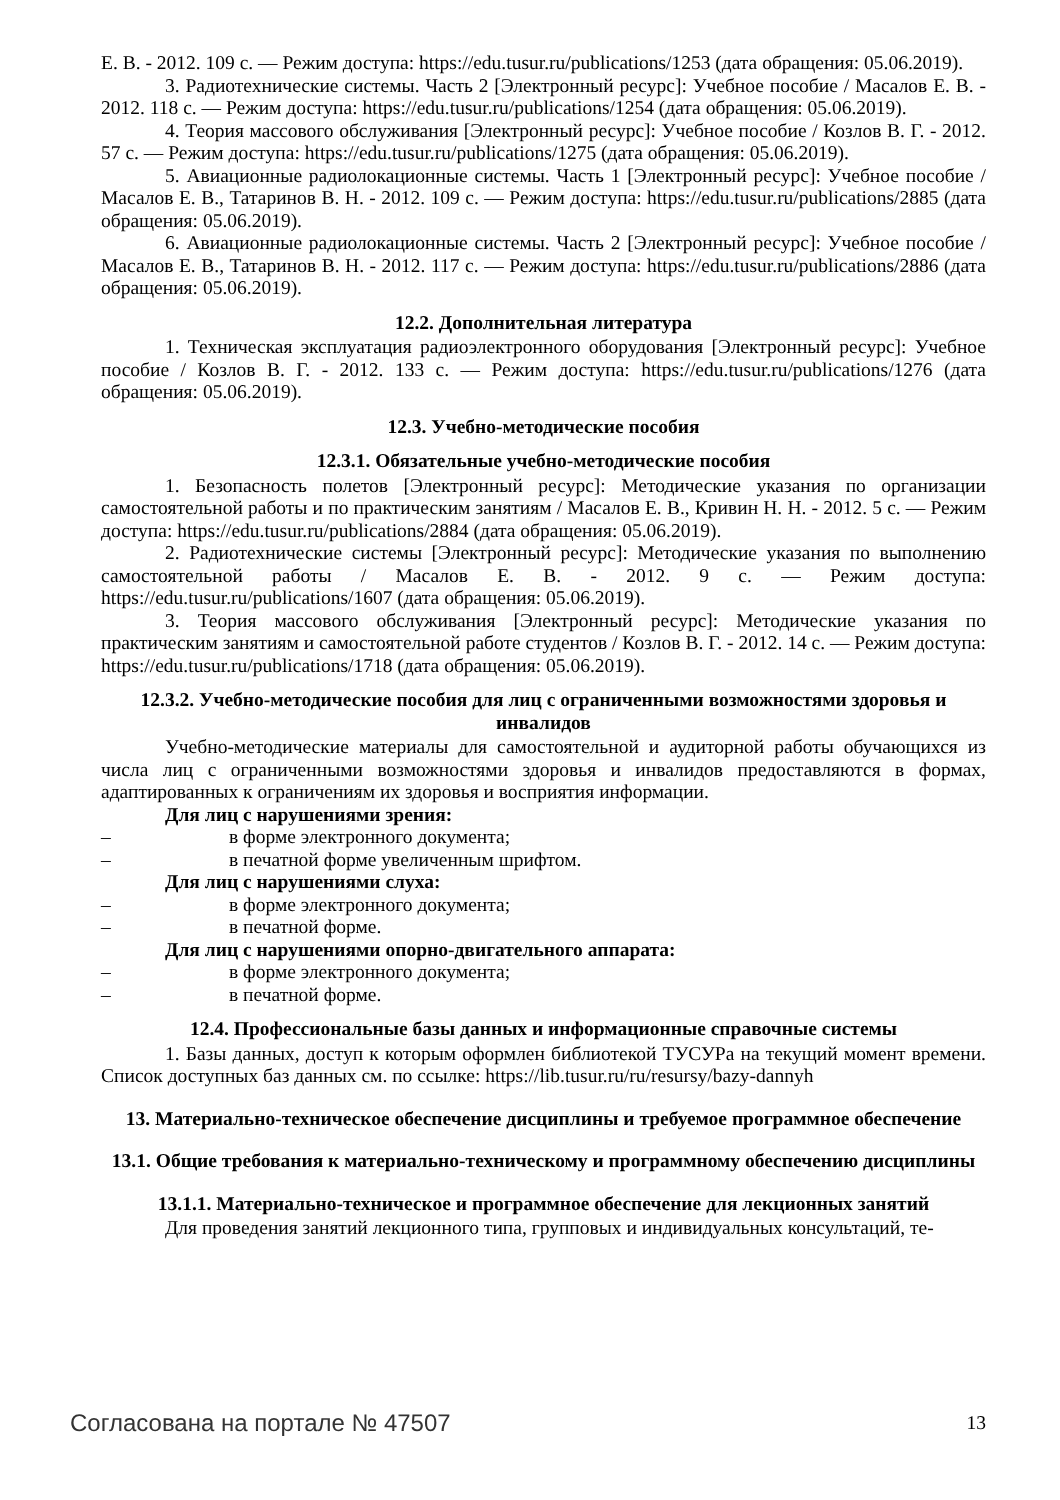Е. В. - 2012. 109 с. — Режим доступа: https://edu.tusur.ru/publications/1253 (дата обращения: 05.06.2019).
3. Радиотехнические системы. Часть 2 [Электронный ресурс]: Учебное пособие / Масалов Е. В. - 2012. 118 с. — Режим доступа: https://edu.tusur.ru/publications/1254 (дата обращения: 05.06.2019).
4. Теория массового обслуживания [Электронный ресурс]: Учебное пособие / Козлов В. Г. - 2012. 57 с. — Режим доступа: https://edu.tusur.ru/publications/1275 (дата обращения: 05.06.2019).
5. Авиационные радиолокационные системы. Часть 1 [Электронный ресурс]: Учебное пособие / Масалов Е. В., Татаринов В. Н. - 2012. 109 с. — Режим доступа: https://edu.tusur.ru/publications/2885 (дата обращения: 05.06.2019).
6. Авиационные радиолокационные системы. Часть 2 [Электронный ресурс]: Учебное пособие / Масалов Е. В., Татаринов В. Н. - 2012. 117 с. — Режим доступа: https://edu.tusur.ru/publications/2886 (дата обращения: 05.06.2019).
12.2. Дополнительная литература
1. Техническая эксплуатация радиоэлектронного оборудования [Электронный ресурс]: Учебное пособие / Козлов В. Г. - 2012. 133 с. — Режим доступа: https://edu.tusur.ru/publications/1276 (дата обращения: 05.06.2019).
12.3. Учебно-методические пособия
12.3.1. Обязательные учебно-методические пособия
1. Безопасность полетов [Электронный ресурс]: Методические указания по организации самостоятельной работы и по практическим занятиям / Масалов Е. В., Кривин Н. Н. - 2012. 5 с. — Режим доступа: https://edu.tusur.ru/publications/2884 (дата обращения: 05.06.2019).
2. Радиотехнические системы [Электронный ресурс]: Методические указания по выполнению самостоятельной работы / Масалов Е. В. - 2012. 9 с. — Режим доступа: https://edu.tusur.ru/publications/1607 (дата обращения: 05.06.2019).
3. Теория массового обслуживания [Электронный ресурс]: Методические указания по практическим занятиям и самостоятельной работе студентов / Козлов В. Г. - 2012. 14 с. — Режим доступа: https://edu.tusur.ru/publications/1718 (дата обращения: 05.06.2019).
12.3.2. Учебно-методические пособия для лиц с ограниченными возможностями здоровья и инвалидов
Учебно-методические материалы для самостоятельной и аудиторной работы обучающихся из числа лиц с ограниченными возможностями здоровья и инвалидов предоставляются в формах, адаптированных к ограничениям их здоровья и восприятия информации.
Для лиц с нарушениями зрения:
– в форме электронного документа;
– в печатной форме увеличенным шрифтом.
Для лиц с нарушениями слуха:
– в форме электронного документа;
– в печатной форме.
Для лиц с нарушениями опорно-двигательного аппарата:
– в форме электронного документа;
– в печатной форме.
12.4. Профессиональные базы данных и информационные справочные системы
1. Базы данных, доступ к которым оформлен библиотекой ТУСУРа на текущий момент времени. Список доступных баз данных см. по ссылке: https://lib.tusur.ru/ru/resursy/bazy-dannyh
13. Материально-техническое обеспечение дисциплины и требуемое программное обеспечение
13.1. Общие требования к материально-техническому и программному обеспечению дисциплины
13.1.1. Материально-техническое и программное обеспечение для лекционных занятий
Для проведения занятий лекционного типа, групповых и индивидуальных консультаций, те-
Согласована на портале № 47507 13